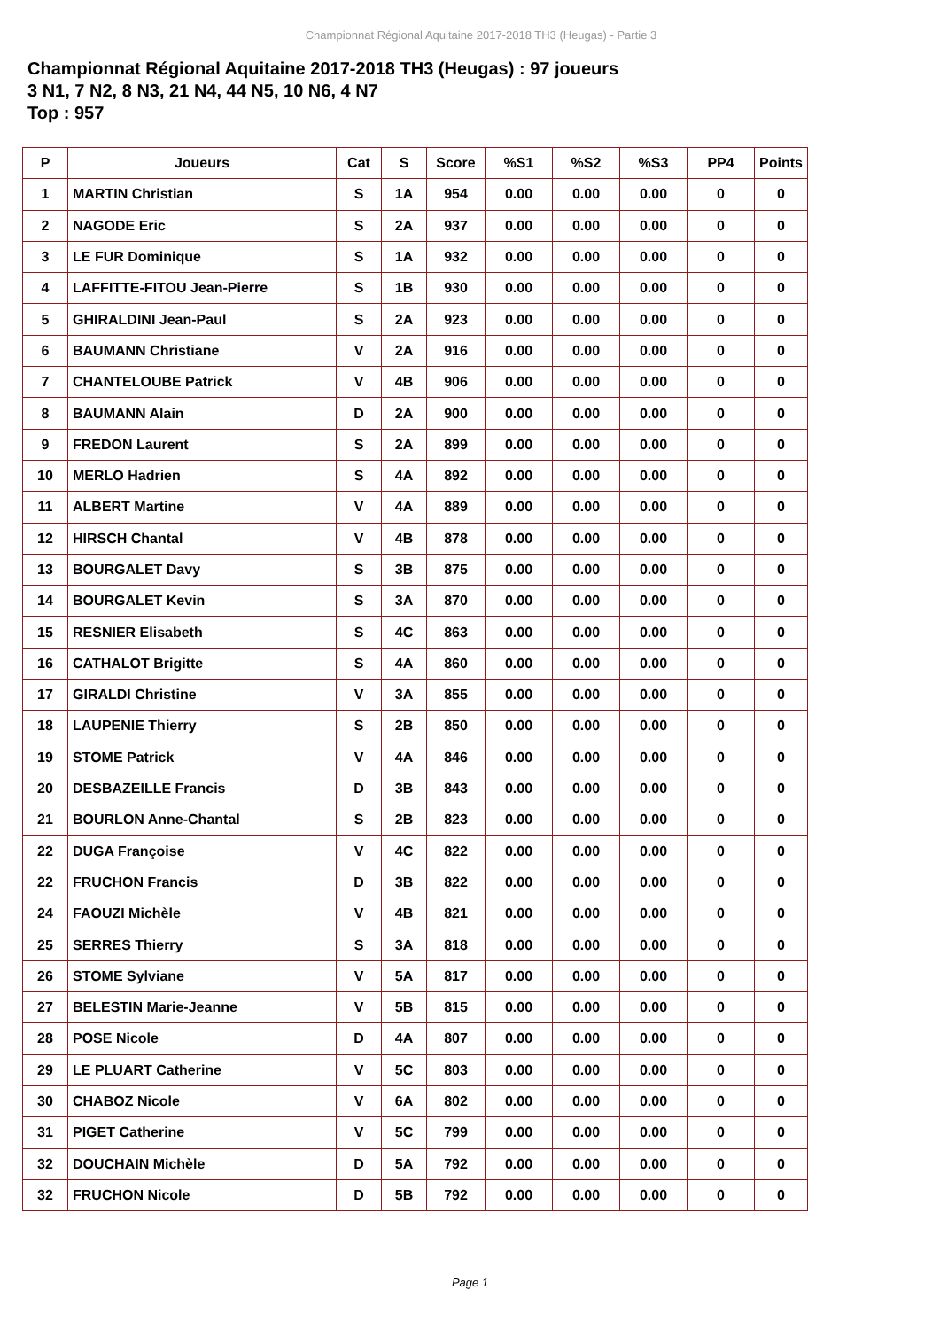Championnat Régional Aquitaine 2017-2018 TH3 (Heugas) - Partie 3
Championnat Régional Aquitaine 2017-2018 TH3 (Heugas) : 97 joueurs
3 N1, 7 N2, 8 N3, 21 N4, 44 N5, 10 N6, 4 N7
Top : 957
| P | Joueurs | Cat | S | Score | %S1 | %S2 | %S3 | PP4 | Points |
| --- | --- | --- | --- | --- | --- | --- | --- | --- | --- |
| 1 | MARTIN Christian | S | 1A | 954 | 0.00 | 0.00 | 0.00 | 0 | 0 |
| 2 | NAGODE Eric | S | 2A | 937 | 0.00 | 0.00 | 0.00 | 0 | 0 |
| 3 | LE FUR Dominique | S | 1A | 932 | 0.00 | 0.00 | 0.00 | 0 | 0 |
| 4 | LAFFITTE-FITOU Jean-Pierre | S | 1B | 930 | 0.00 | 0.00 | 0.00 | 0 | 0 |
| 5 | GHIRALDINI Jean-Paul | S | 2A | 923 | 0.00 | 0.00 | 0.00 | 0 | 0 |
| 6 | BAUMANN Christiane | V | 2A | 916 | 0.00 | 0.00 | 0.00 | 0 | 0 |
| 7 | CHANTELOUBE Patrick | V | 4B | 906 | 0.00 | 0.00 | 0.00 | 0 | 0 |
| 8 | BAUMANN Alain | D | 2A | 900 | 0.00 | 0.00 | 0.00 | 0 | 0 |
| 9 | FREDON Laurent | S | 2A | 899 | 0.00 | 0.00 | 0.00 | 0 | 0 |
| 10 | MERLO Hadrien | S | 4A | 892 | 0.00 | 0.00 | 0.00 | 0 | 0 |
| 11 | ALBERT Martine | V | 4A | 889 | 0.00 | 0.00 | 0.00 | 0 | 0 |
| 12 | HIRSCH Chantal | V | 4B | 878 | 0.00 | 0.00 | 0.00 | 0 | 0 |
| 13 | BOURGALET Davy | S | 3B | 875 | 0.00 | 0.00 | 0.00 | 0 | 0 |
| 14 | BOURGALET Kevin | S | 3A | 870 | 0.00 | 0.00 | 0.00 | 0 | 0 |
| 15 | RESNIER Elisabeth | S | 4C | 863 | 0.00 | 0.00 | 0.00 | 0 | 0 |
| 16 | CATHALOT Brigitte | S | 4A | 860 | 0.00 | 0.00 | 0.00 | 0 | 0 |
| 17 | GIRALDI Christine | V | 3A | 855 | 0.00 | 0.00 | 0.00 | 0 | 0 |
| 18 | LAUPENIE Thierry | S | 2B | 850 | 0.00 | 0.00 | 0.00 | 0 | 0 |
| 19 | STOME Patrick | V | 4A | 846 | 0.00 | 0.00 | 0.00 | 0 | 0 |
| 20 | DESBAZEILLE Francis | D | 3B | 843 | 0.00 | 0.00 | 0.00 | 0 | 0 |
| 21 | BOURLON Anne-Chantal | S | 2B | 823 | 0.00 | 0.00 | 0.00 | 0 | 0 |
| 22 | DUGA Françoise | V | 4C | 822 | 0.00 | 0.00 | 0.00 | 0 | 0 |
| 22 | FRUCHON Francis | D | 3B | 822 | 0.00 | 0.00 | 0.00 | 0 | 0 |
| 24 | FAOUZI Michèle | V | 4B | 821 | 0.00 | 0.00 | 0.00 | 0 | 0 |
| 25 | SERRES Thierry | S | 3A | 818 | 0.00 | 0.00 | 0.00 | 0 | 0 |
| 26 | STOME Sylviane | V | 5A | 817 | 0.00 | 0.00 | 0.00 | 0 | 0 |
| 27 | BELESTIN Marie-Jeanne | V | 5B | 815 | 0.00 | 0.00 | 0.00 | 0 | 0 |
| 28 | POSE Nicole | D | 4A | 807 | 0.00 | 0.00 | 0.00 | 0 | 0 |
| 29 | LE PLUART Catherine | V | 5C | 803 | 0.00 | 0.00 | 0.00 | 0 | 0 |
| 30 | CHABOZ Nicole | V | 6A | 802 | 0.00 | 0.00 | 0.00 | 0 | 0 |
| 31 | PIGET Catherine | V | 5C | 799 | 0.00 | 0.00 | 0.00 | 0 | 0 |
| 32 | DOUCHAIN Michèle | D | 5A | 792 | 0.00 | 0.00 | 0.00 | 0 | 0 |
| 32 | FRUCHON Nicole | D | 5B | 792 | 0.00 | 0.00 | 0.00 | 0 | 0 |
Page 1